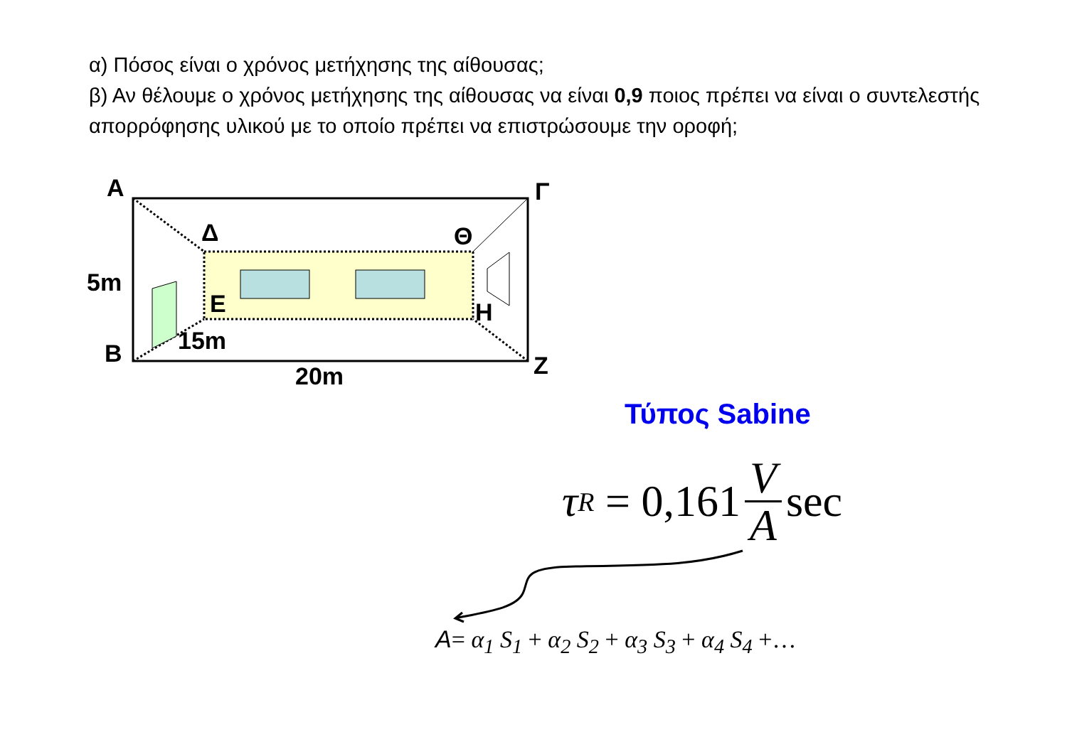α) Πόσος είναι ο χρόνος μετήχησης της αίθουσας;
β) Αν θέλουμε ο χρόνος μετήχησης της αίθουσας να είναι 0,9 ποιος πρέπει να είναι ο συντελεστής απορρόφησης υλικού με το οποίο πρέπει να επιστρώσουμε την οροφή;
Α Γ
Δ Θ
5m
Ε Η
15m
Β Ζ
20m
Τύπος Sabine
τ<sub>R</sub> = 0,161 V A sec
A= α<sub>1</sub> S<sub>1</sub> + α<sub>2</sub> S<sub>2</sub> + α<sub>3</sub> S<sub>3</sub> + α<sub>4</sub> S<sub>4</sub> +…